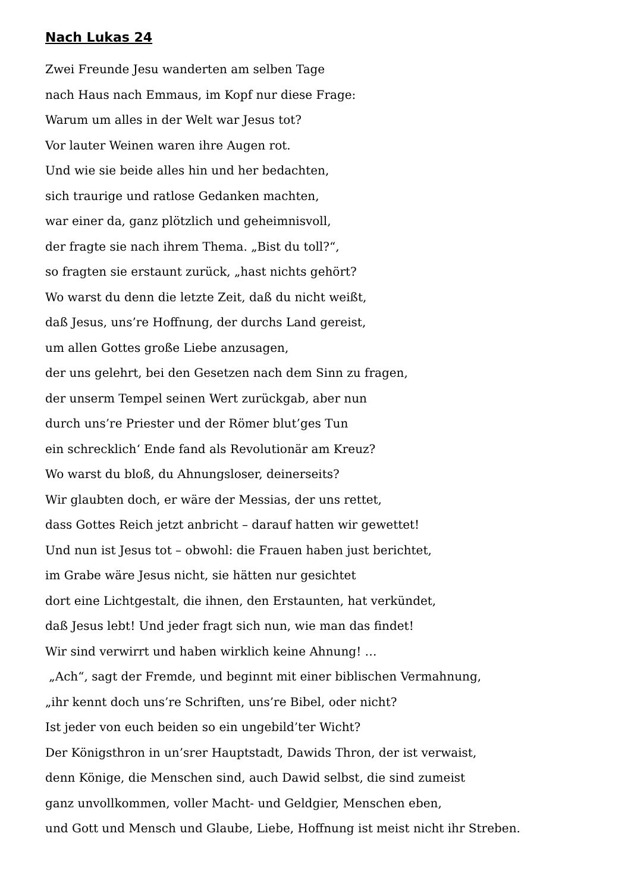Nach Lukas 24
Zwei Freunde Jesu wanderten am selben Tage
nach Haus nach Emmaus, im Kopf nur diese Frage:
Warum um alles in der Welt war Jesus tot?
Vor lauter Weinen waren ihre Augen rot.
Und wie sie beide alles hin und her bedachten,
sich traurige und ratlose Gedanken machten,
war einer da, ganz plötzlich und geheimnisvoll,
der fragte sie nach ihrem Thema. „Bist du toll?“,
so fragten sie erstaunt zurück, „hast nichts gehört?
Wo warst du denn die letzte Zeit, daß du nicht weißt,
daß Jesus, uns’re Hoffnung, der durchs Land gereist,
um allen Gottes große Liebe anzusagen,
der uns gelehrt, bei den Gesetzen nach dem Sinn zu fragen,
der unserm Tempel seinen Wert zurückgab, aber nun
durch uns’re Priester und der Römer blut’ges Tun
ein schrecklich‘ Ende fand als Revolutionär am Kreuz?
Wo warst du bloß, du Ahnungsloser, deinerseits?
Wir glaubten doch, er wäre der Messias, der uns rettet,
dass Gottes Reich jetzt anbricht – darauf hatten wir gewettet!
Und nun ist Jesus tot – obwohl: die Frauen haben just berichtet,
im Grabe wäre Jesus nicht, sie hätten nur gesichtet
dort eine Lichtgestalt, die ihnen, den Erstaunten, hat verkündet,
daß Jesus lebt! Und jeder fragt sich nun, wie man das findet!
Wir sind verwirrt und haben wirklich keine Ahnung! …
„Ach“, sagt der Fremde, und beginnt mit einer biblischen Vermahnung,
„ihr kennt doch uns’re Schriften, uns’re Bibel, oder nicht?
Ist jeder von euch beiden so ein ungebild’ter Wicht?
Der Königsthron in un’srer Hauptstadt, Dawids Thron, der ist verwaist,
denn Könige, die Menschen sind, auch Dawid selbst, die sind zumeist
ganz unvollkommen, voller Macht- und Geldgier, Menschen eben,
und Gott und Mensch und Glaube, Liebe, Hoffnung ist meist nicht ihr Streben.